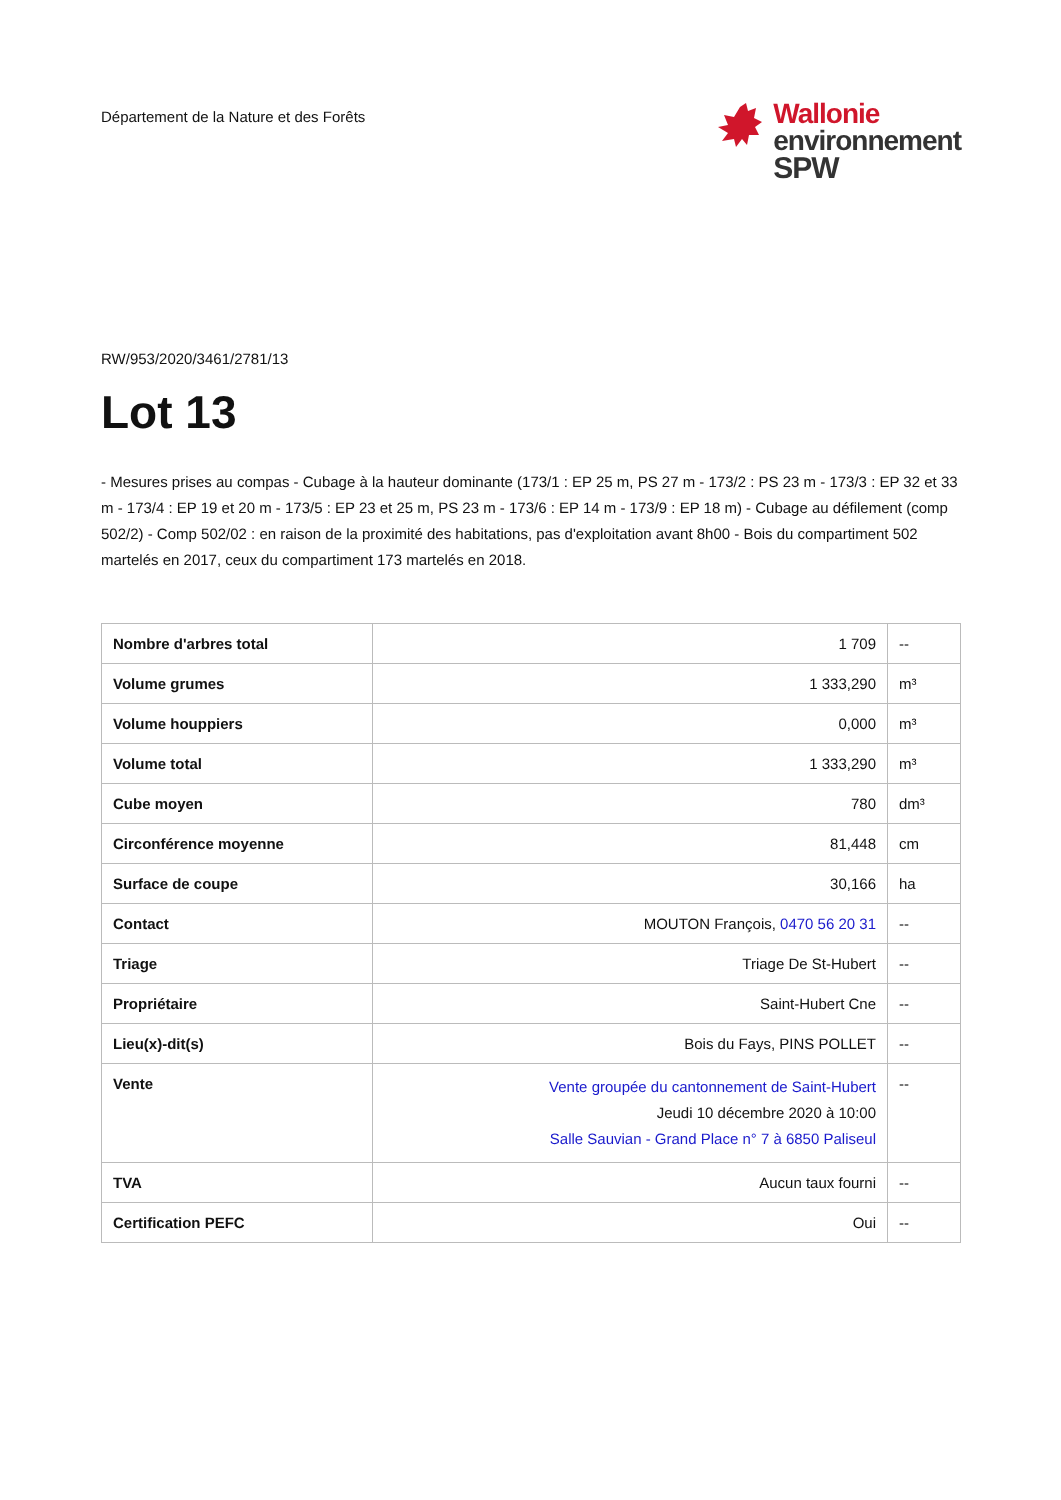Département de la Nature et des Forêts
Wallonie
environnement
SPW
RW/953/2020/3461/2781/13
Lot 13
- Mesures prises au compas - Cubage à la hauteur dominante (173/1 : EP 25 m, PS 27 m - 173/2 : PS 23 m - 173/3 : EP 32 et 33 m - 173/4 : EP 19 et 20 m - 173/5 : EP 23 et 25 m, PS 23 m - 173/6 : EP 14 m - 173/9 : EP 18 m) - Cubage au défilement (comp 502/2) - Comp 502/02 : en raison de la proximité des habitations, pas d'exploitation avant 8h00 - Bois du compartiment 502 martelés en 2017, ceux du compartiment 173 martelés en 2018.
| Nombre d'arbres total | 1 709 | -- |
| Volume grumes | 1 333,290 | m³ |
| Volume houppiers | 0,000 | m³ |
| Volume total | 1 333,290 | m³ |
| Cube moyen | 780 | dm³ |
| Circonférence moyenne | 81,448 | cm |
| Surface de coupe | 30,166 | ha |
| Contact | MOUTON François, 0470 56 20 31 | -- |
| Triage | Triage De St-Hubert | -- |
| Propriétaire | Saint-Hubert Cne | -- |
| Lieu(x)-dit(s) | Bois du Fays, PINS POLLET | -- |
| Vente | Vente groupée du cantonnement de Saint-Hubert Jeudi 10 décembre 2020 à 10:00 Salle Sauvian - Grand Place n° 7 à 6850 Paliseul | -- |
| TVA | Aucun taux fourni | -- |
| Certification PEFC | Oui | -- |